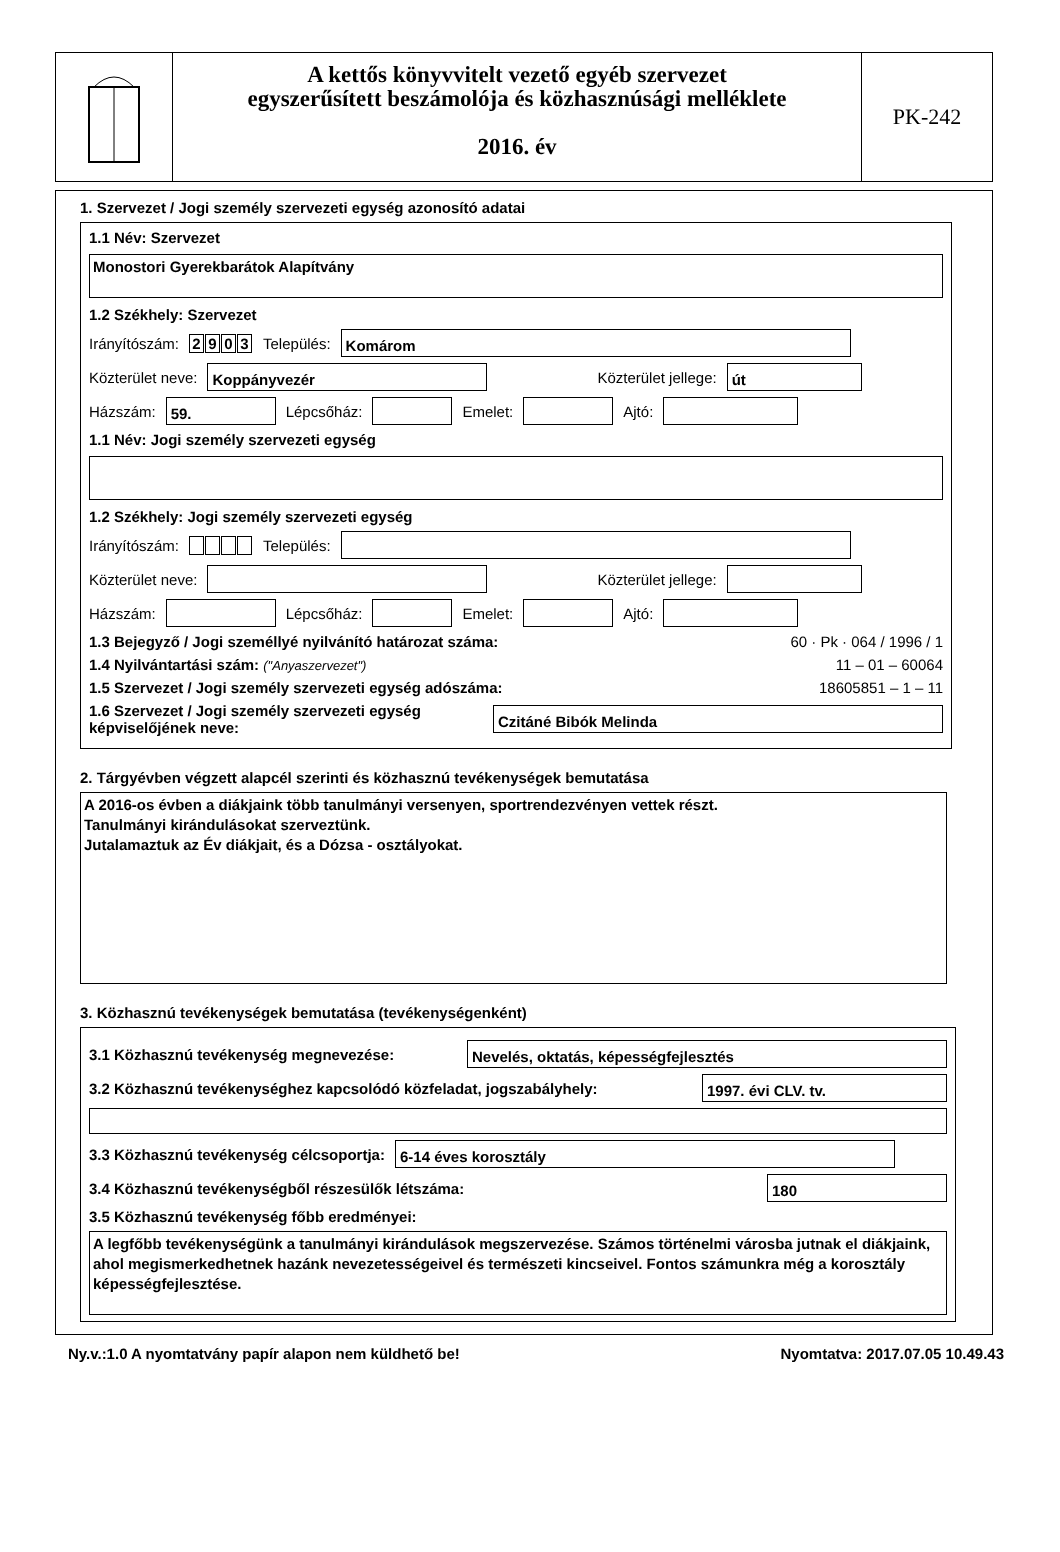A kettős könyvvitelt vezető egyéb szervezet
egyszerűsített beszámolója és közhasznúsági melléklete
2016. év
PK-242
1. Szervezet / Jogi személy szervezeti egység azonosító adatai
1.1 Név: Szervezet
Monostori Gyerekbarátok Alapítvány
1.2 Székhely: Szervezet
Irányítószám: 2903 Település:
Komárom
Közterület neve:
Koppányvezér
Közterület jellege:
út
Házszám:
59.
Lépcsőház:
Emelet:
Ajtó:
1.1 Név: Jogi személy szervezeti egység
1.2 Székhely: Jogi személy szervezeti egység
Irányítószám: Település:
Közterület neve:
Közterület jellege:
Házszám:
Lépcsőház:
Emelet:
Ajtó:
1.3 Bejegyző / Jogi személlyé nyilvánító határozat száma: 60 · Pk · 064 / 1996 / 1
1.4 Nyilvántartási szám: ("Anyaszervezet") 11 – 01 – 60064
1.5 Szervezet / Jogi személy szervezeti egység adószáma: 18605851 – 1 – 11
1.6 Szervezet / Jogi személy szervezeti egység
képviselőjének neve:
Czitáné Bibók Melinda
2. Tárgyévben végzett alapcél szerinti és közhasznú tevékenységek bemutatása
A 2016-os évben a diákjaink több tanulmányi versenyen, sportrendezvényen vettek részt.
Tanulmányi kirándulásokat szerveztünk.
Jutalamaztuk az Év diákjait, és a Dózsa - osztályokat.
3. Közhasznú tevékenységek bemutatása (tevékenységenként)
3.1 Közhasznú tevékenység megnevezése:
Nevelés, oktatás, képességfejlesztés
3.2 Közhasznú tevékenységhez kapcsolódó közfeladat, jogszabályhely:
1997. évi CLV. tv.
3.3 Közhasznú tevékenység célcsoportja:
6-14 éves korosztály
3.4 Közhasznú tevékenységből részesülők létszáma:
180
3.5 Közhasznú tevékenység főbb eredményei:
A legfőbb tevékenységünk a tanulmányi kirándulások megszervezése. Számos történelmi városba jutnak el diákjaink, ahol megismerkedhetnek hazánk nevezetességeivel és természeti kincseivel. Fontos számunkra még a korosztály képességfejlesztése.
Ny.v.:1.0 A nyomtatvány papír alapon nem küldhető be! Nyomtatva: 2017.07.05 10.49.43